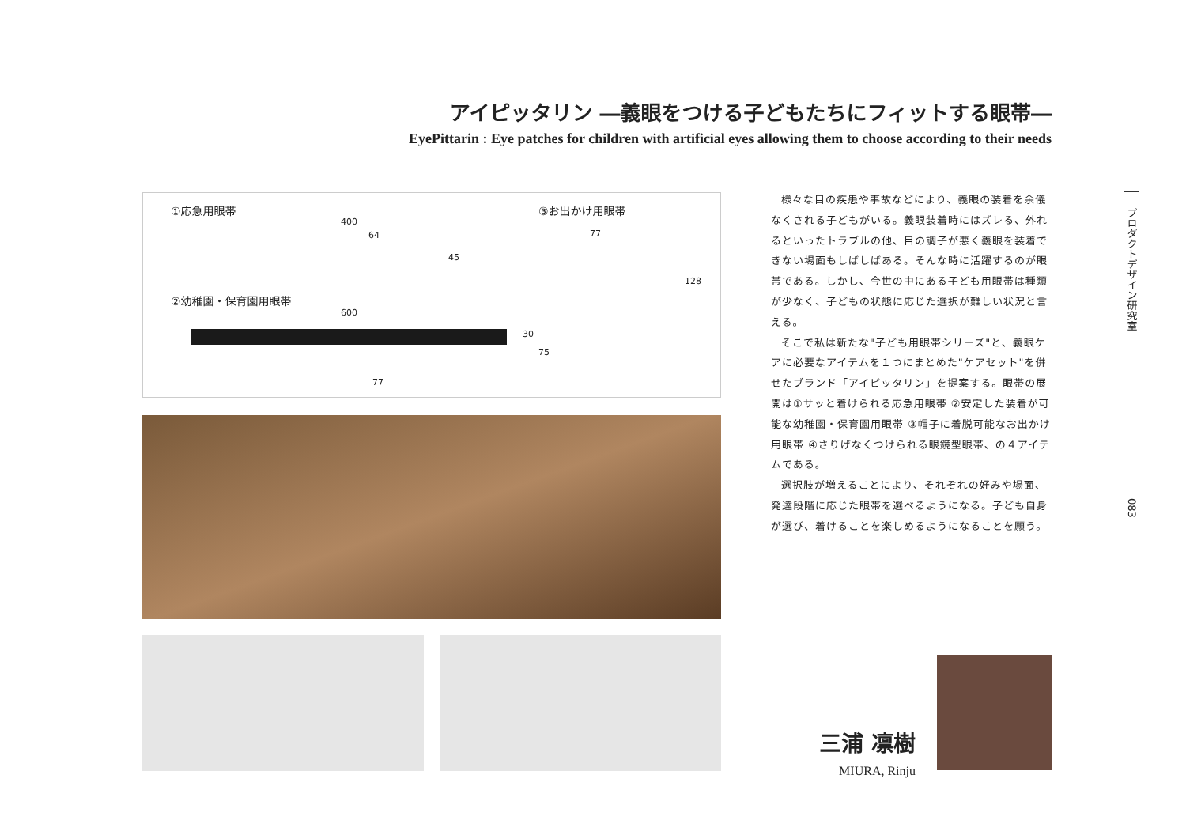アイピッタリン ―義眼をつける子どもたちにフィットする眼帯―
EyePittarin : Eye patches for children with artificial eyes allowing them to choose according to their needs
①応急用眼帯
400
64
45
③お出かけ用眼帯
77
128
②幼稚園・保育園用眼帯
600
30
75
77
様々な目の疾患や事故などにより、義眼の装着を余儀なくされる子どもがいる。義眼装着時にはズレる、外れるといったトラブルの他、目の調子が悪く義眼を装着できない場面もしばしばある。そんな時に活躍するのが眼帯である。しかし、今世の中にある子ども用眼帯は種類が少なく、子どもの状態に応じた選択が難しい状況と言える。
そこで私は新たな"子ども用眼帯シリーズ"と、義眼ケアに必要なアイテムを１つにまとめた"ケアセット"を併せたブランド「アイピッタリン」を提案する。眼帯の展開は①サッと着けられる応急用眼帯 ②安定した装着が可能な幼稚園・保育園用眼帯 ③帽子に着脱可能なお出かけ用眼帯 ④さりげなくつけられる眼鏡型眼帯、の４アイテムである。
選択肢が増えることにより、それぞれの好みや場面、発達段階に応じた眼帯を選べるようになる。子ども自身が選び、着けることを楽しめるようになることを願う。
プロダクトデザイン研究室
083
三浦 凛樹
MIURA, Rinju